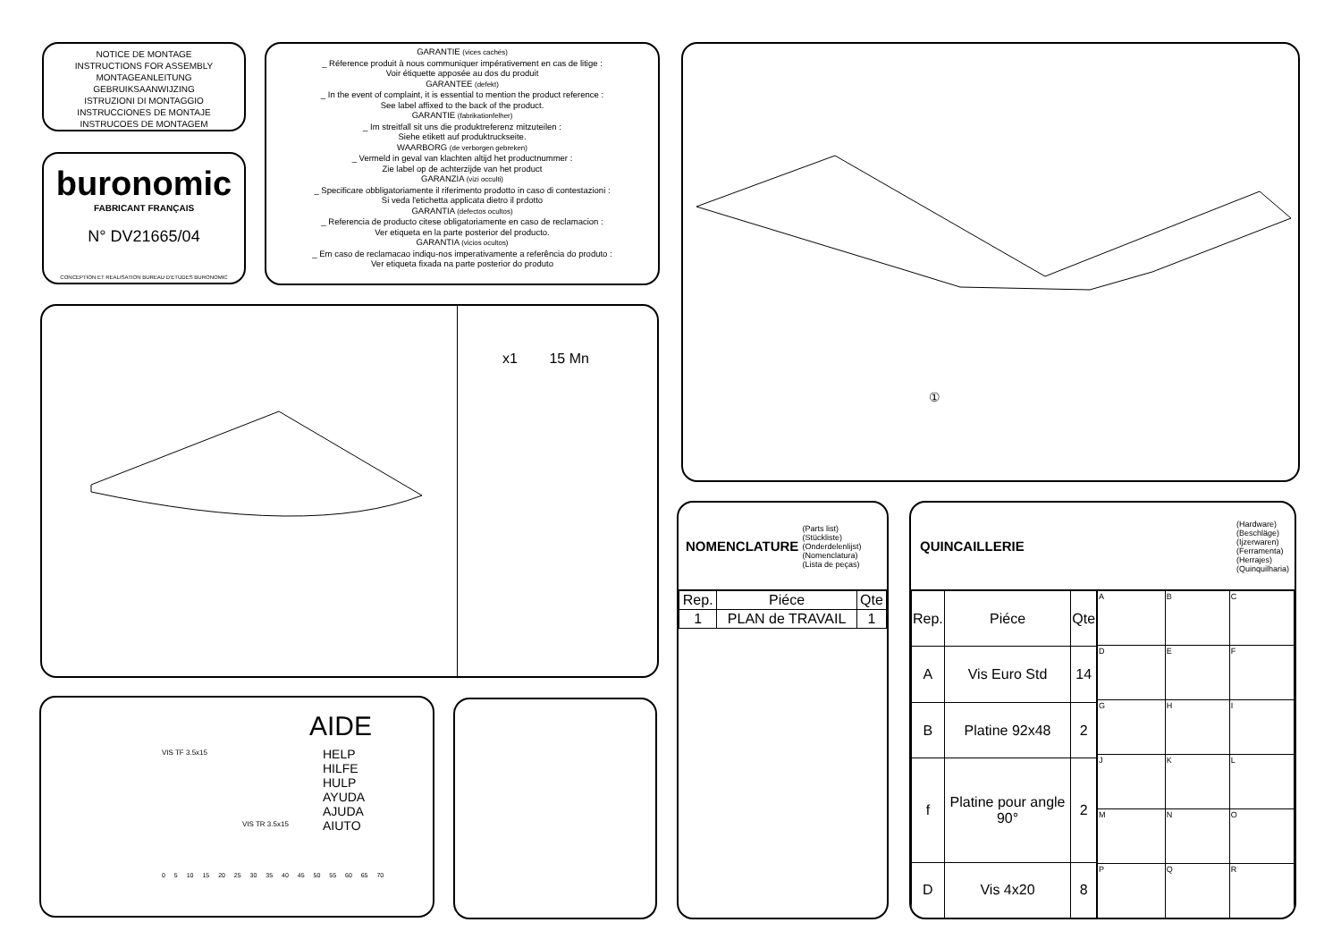NOTICE DE MONTAGE
INSTRUCTIONS FOR ASSEMBLY
MONTAGEANLEITUNG
GEBRUIKSAANWIJZING
ISTRUZIONI DI MONTAGGIO
INSTRUCCIONES DE MONTAJE
INSTRUCOES DE MONTAGEM
buronomic
FABRICANT FRANÇAIS
N° DV21665/04
CONCEPTION ET REALISATION BUREAU D'ETUDES BURONOMIC
GARANTIE (vices cachés)
_ Réference produit à nous communiquer impérativement en cas de litige :
Voir étiquette apposée au dos du produit
GARANTEE (defekt)
_ In the event of complaint, it is essential to mention the product reference :
See label affixed to the back of the product.
GARANTIE (fabrikationfelher)
_ Im streitfall sit uns die produktreferenz mitzuteilen :
Siehe etikett auf produktruckseite.
WAARBORG (de verborgen gebreken)
_ Vermeld in geval van klachten altijd het productnummer :
Zie label op de achterzijde van het product
GARANZIA (vizi occulti)
_ Specificare obbligatoriamente il riferimento prodotto in caso di contestazioni :
Si veda l'etichetta applicata dietro il prdotto
GARANTIA (defectos ocultos)
_ Referencia de producto citese obligatoriamente en caso de reclamacion :
Ver etiqueta en la parte posterior del producto.
GARANTIA (vicios ocultos)
_ Em caso de reclamacao indiqu-nos imperativamente a referência do produto :
Ver etiqueta fixada na parte posterior do produto
①
x1 15 Mn
AIDE
HELP
HILFE
HULP
AYUDA
AJUDA
AIUTO
VIS TF 3.5x15
VIS TR 3.5x15
0 5 10 15 20 25 30 35 40 45 50 55 60 65 70
NOMENCLATURE (Parts list)
(Stückliste)
(Onderdelenlijst)
(Nomenclatura)
(Lista de peças)
| Rep. | Piéce | Qte |
| --- | --- | --- |
| 1 | PLAN de TRAVAIL | 1 |
QUINCAILLERIE (Hardware)
(Beschläge)
(Ijzerwaren)
(Ferramenta)
(Herrajes)
(Quinquilharia)
| Rep. | Piéce | Qte |
| --- | --- | --- |
| A | Vis Euro Std | 14 |
| B | Platine 92x48 | 2 |
| f | Platine pour angle 90° | 2 |
| D | Vis 4x20 | 8 |
| A | B | C |
| D | E | F |
| G | H | I |
| J | K | L |
| M | N | O |
| P | Q | R |